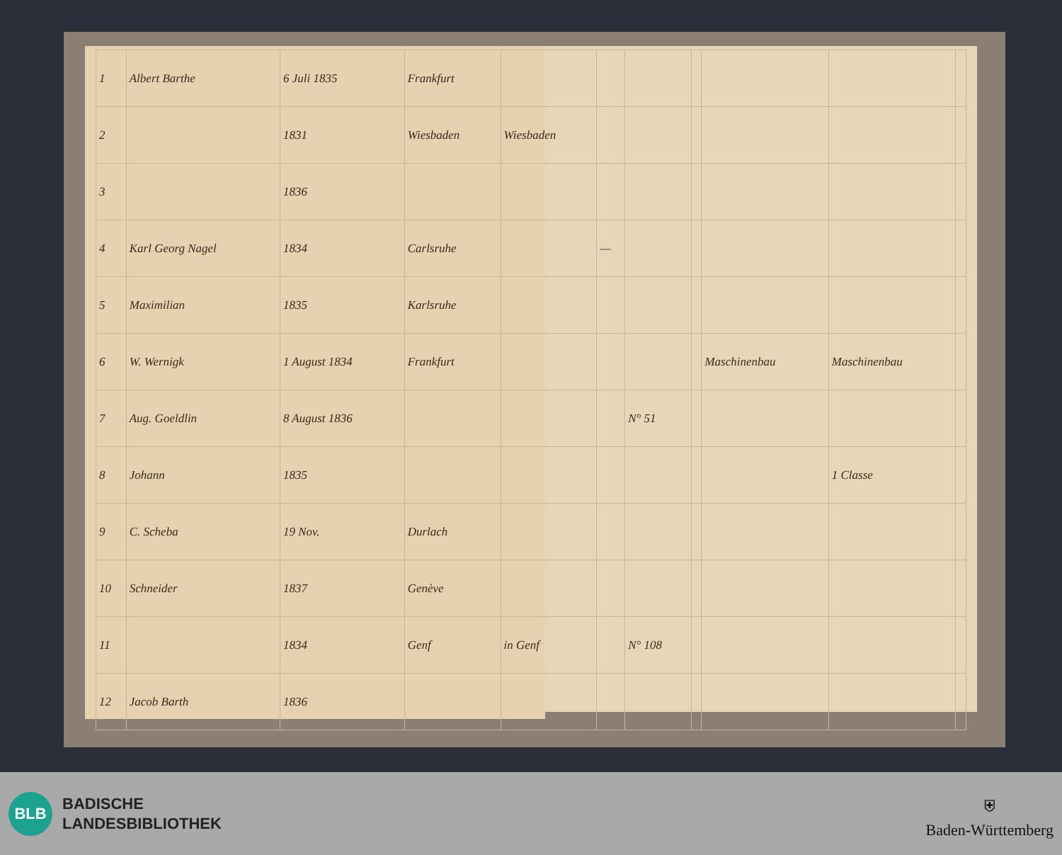| 1 | Albert Barthe | 6 Juli 1835 | Frankfurt | | | | | | | |
| 2 | | 1831 | Wiesbaden | Wiesbaden | | | | | | |
| 3 | | 1836 | | | | | | | | |
| 4 | Karl Georg Nagel | 1834 | Carlsruhe | | — | | | | | |
| 5 | Maximilian | 1835 | Karlsruhe | | | | | | | |
| 6 | W. Wernigk | 1 August 1834 | Frankfurt | | | | | Maschinenbau | Maschinenbau | |
| 7 | Aug. Goeldlin | 8 August 1836 | | | | N° 51 | | | | |
| 8 | Johann | 1835 | | | | | | | 1 Classe | |
| 9 | C. Scheba | 19 Nov. | Durlach | | | | | | | |
| 10 | Schneider | 1837 | Genève | | | | | | | |
| 11 | | 1834 | Genf | in Genf | | N° 108 | | | | |
| 12 | Jacob Barth | 1836 | | | | | | | | |
BLB
BADISCHE
LANDESBIBLIOTHEK
⛨
Baden-Württemberg